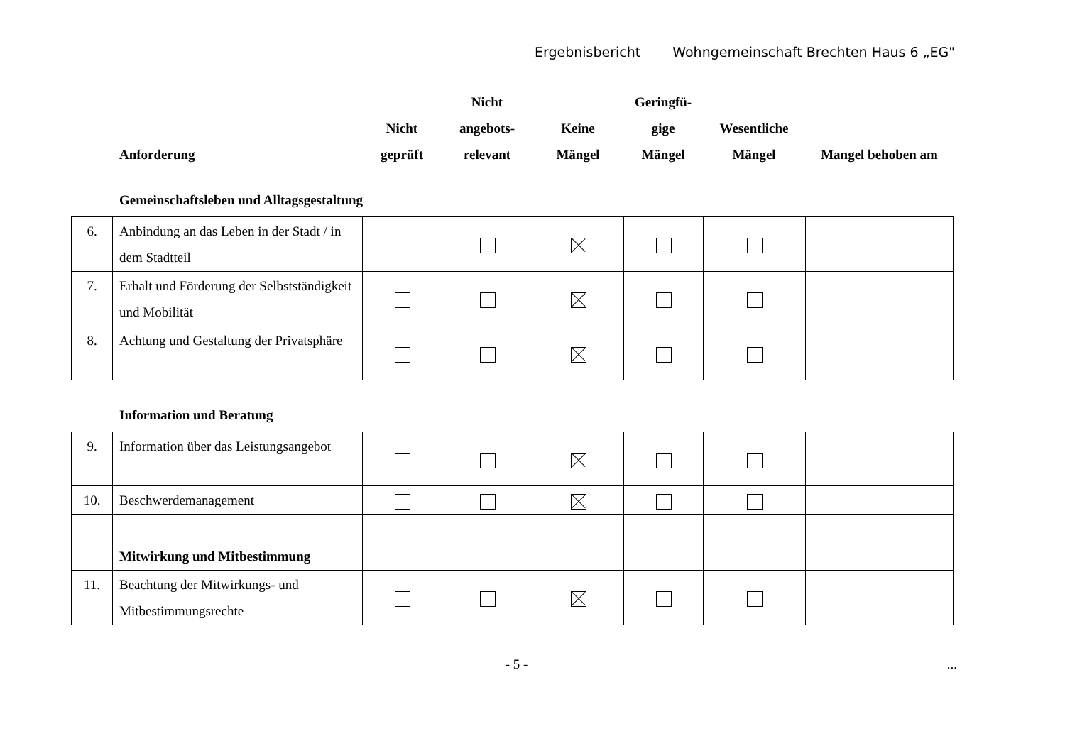Ergebnisbericht Wohngemeinschaft Brechten Haus 6 „EG"
| Anforderung | Nicht geprüft | Nicht angebots- relevant | Keine Mängel | Geringfü- gige Mängel | Wesentliche Mängel | Mangel behoben am |
| --- | --- | --- | --- | --- | --- | --- |
Gemeinschaftsleben und Alltagsgestaltung
| 6. | Anbindung an das Leben in der Stadt / in dem Stadtteil | | | | | | |
| 7. | Erhalt und Förderung der Selbstständigkeit und Mobilität | | | | | | |
| 8. | Achtung und Gestaltung der Privatsphäre | | | | | | |
Information und Beratung
| 9. | Information über das Leistungsangebot | | | | | | |
| 10. | Beschwerdemanagement | | | | | | |
| | Mitwirkung und Mitbestimmung | | | | | | |
| 11. | Beachtung der Mitwirkungs- und Mitbestimmungsrechte | | | | | | |
- 5 - ...